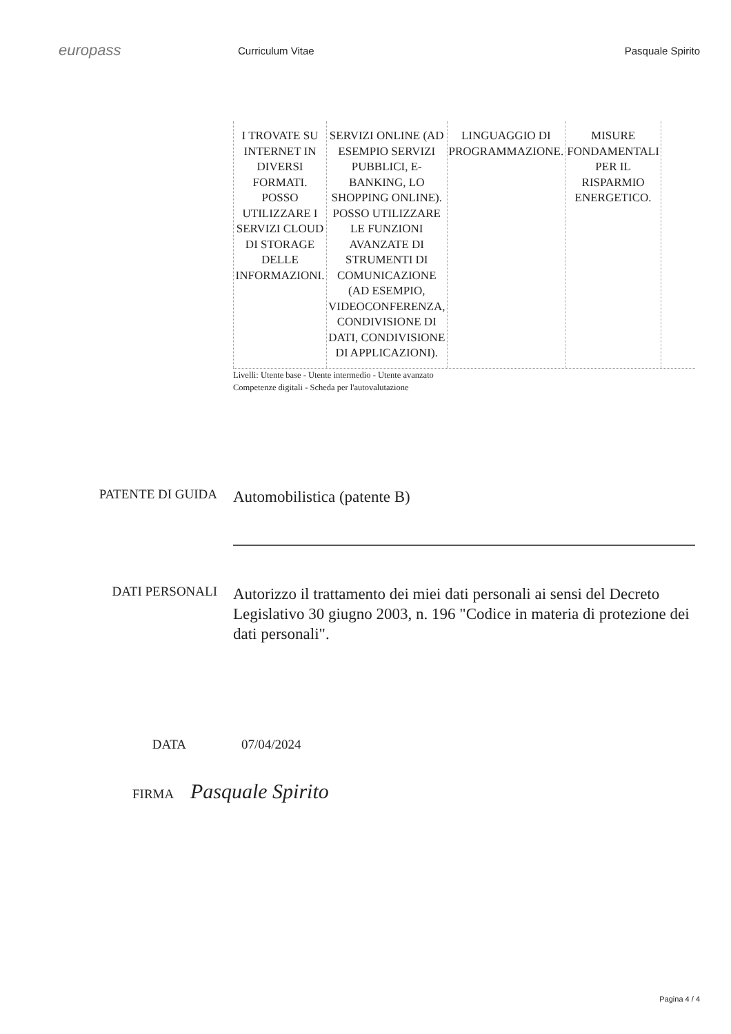europass
Curriculum Vitae Pasquale Spirito
| I TROVATE SU INTERNET IN DIVERSI FORMATI. POSSO UTILIZZARE I SERVIZI CLOUD DI STORAGE DELLE INFORMAZIONI. | SERVIZI ONLINE (AD ESEMPIO SERVIZI PUBBLICI, E-BANKING, LO SHOPPING ONLINE). POSSO UTILIZZARE LE FUNZIONI AVANZATE DI STRUMENTI DI COMUNICAZIONE (AD ESEMPIO, VIDEOCONFERENZA, CONDIVISIONE DI DATI, CONDIVISIONE DI APPLICAZIONI). | LINGUAGGIO DI PROGRAMMAZIONE. | MISURE FONDAMENTALI PER IL RISPARMIO ENERGETICO. |
Livelli: Utente base - Utente intermedio - Utente avanzato
Competenze digitali - Scheda per l'autovalutazione
PATENTE DI GUIDA
Automobilistica (patente B)
DATI PERSONALI
Autorizzo il trattamento dei miei dati personali ai sensi del Decreto Legislativo 30 giugno 2003, n. 196 "Codice in materia di protezione dei dati personali".
DATA 07/04/2024
FIRMA Pasquale Spirito
Pagina 4 / 4